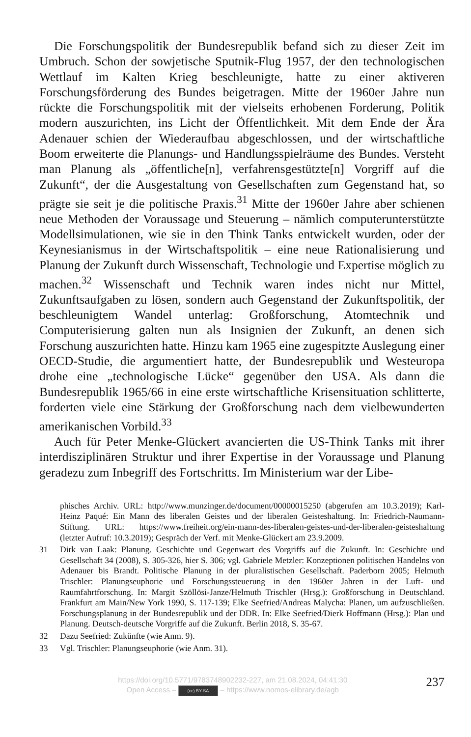Die Forschungspolitik der Bundesrepublik befand sich zu dieser Zeit im Umbruch. Schon der sowjetische Sputnik-Flug 1957, der den technologischen Wettlauf im Kalten Krieg beschleunigte, hatte zu einer aktiveren Forschungsförderung des Bundes beigetragen. Mitte der 1960er Jahre nun rückte die Forschungspolitik mit der vielseits erhobenen Forderung, Politik modern auszurichten, ins Licht der Öffentlichkeit. Mit dem Ende der Ära Adenauer schien der Wiederaufbau abgeschlossen, und der wirtschaftliche Boom erweiterte die Planungs- und Handlungsspielräume des Bundes. Versteht man Planung als „öffentliche[n], verfahrensgestützte[n] Vorgriff auf die Zukunft“, der die Ausgestaltung von Gesellschaften zum Gegenstand hat, so prägte sie seit je die politische Praxis.<sup>31</sup> Mitte der 1960er Jahre aber schienen neue Methoden der Voraussage und Steuerung – nämlich computerunterstützte Modellsimulationen, wie sie in den Think Tanks entwickelt wurden, oder der Keynesianismus in der Wirtschaftspolitik – eine neue Rationalisierung und Planung der Zukunft durch Wissenschaft, Technologie und Expertise möglich zu machen.<sup>32</sup> Wissenschaft und Technik waren indes nicht nur Mittel, Zukunftsaufgaben zu lösen, sondern auch Gegenstand der Zukunftspolitik, der beschleunigtem Wandel unterlag: Großforschung, Atomtechnik und Computerisierung galten nun als Insignien der Zukunft, an denen sich Forschung auszurichten hatte. Hinzu kam 1965 eine zugespitzte Auslegung einer OECD-Studie, die argumentiert hatte, der Bundesrepublik und Westeuropa drohe eine „technologische Lücke“ gegenüber den USA. Als dann die Bundesrepublik 1965/66 in eine erste wirtschaftliche Krisensituation schlitterte, forderten viele eine Stärkung der Großforschung nach dem vielbewunderten amerikanischen Vorbild.<sup>33</sup>
Auch für Peter Menke-Glückert avancierten die US-Think Tanks mit ihrer interdisziplinären Struktur und ihrer Expertise in der Voraussage und Planung geradezu zum Inbegriff des Fortschritts. Im Ministerium war der Libe-
phisches Archiv. URL: http://www.munzinger.de/document/00000015250 (abgerufen am 10.3.2019); Karl-Heinz Paqué: Ein Mann des liberalen Geistes und der liberalen Geisteshaltung. In: Friedrich-Naumann-Stiftung. URL: https://www.freiheit.org/ein-mann-des-liberalen-geistes-und-der-liberalen-geisteshaltung (letzter Aufruf: 10.3.2019); Gespräch der Verf. mit Menke-Glückert am 23.9.2009.
31 Dirk van Laak: Planung. Geschichte und Gegenwart des Vorgriffs auf die Zukunft. In: Geschichte und Gesellschaft 34 (2008), S. 305-326, hier S. 306; vgl. Gabriele Metzler: Konzeptionen politischen Handelns von Adenauer bis Brandt. Politische Planung in der pluralistischen Gesellschaft. Paderborn 2005; Helmuth Trischler: Planungseuphorie und Forschungssteuerung in den 1960er Jahren in der Luft- und Raumfahrtforschung. In: Margit Szöllösi-Janze/Helmuth Trischler (Hrsg.): Großforschung in Deutschland. Frankfurt am Main/New York 1990, S. 117-139; Elke Seefried/Andreas Malycha: Planen, um aufzuschließen. Forschungsplanung in der Bundesrepublik und der DDR. In: Elke Seefried/Dierk Hoffmann (Hrsg.): Plan und Planung. Deutsch-deutsche Vorgriffe auf die Zukunft. Berlin 2018, S. 35-67.
32 Dazu Seefried: Zukünfte (wie Anm. 9).
33 Vgl. Trischler: Planungseuphorie (wie Anm. 31).
https://doi.org/10.5771/9783748902232-227, am 21.08.2024, 04:41:30
Open Access – (cc) BY-SA – https://www.nomos-elibrary.de/agb
237